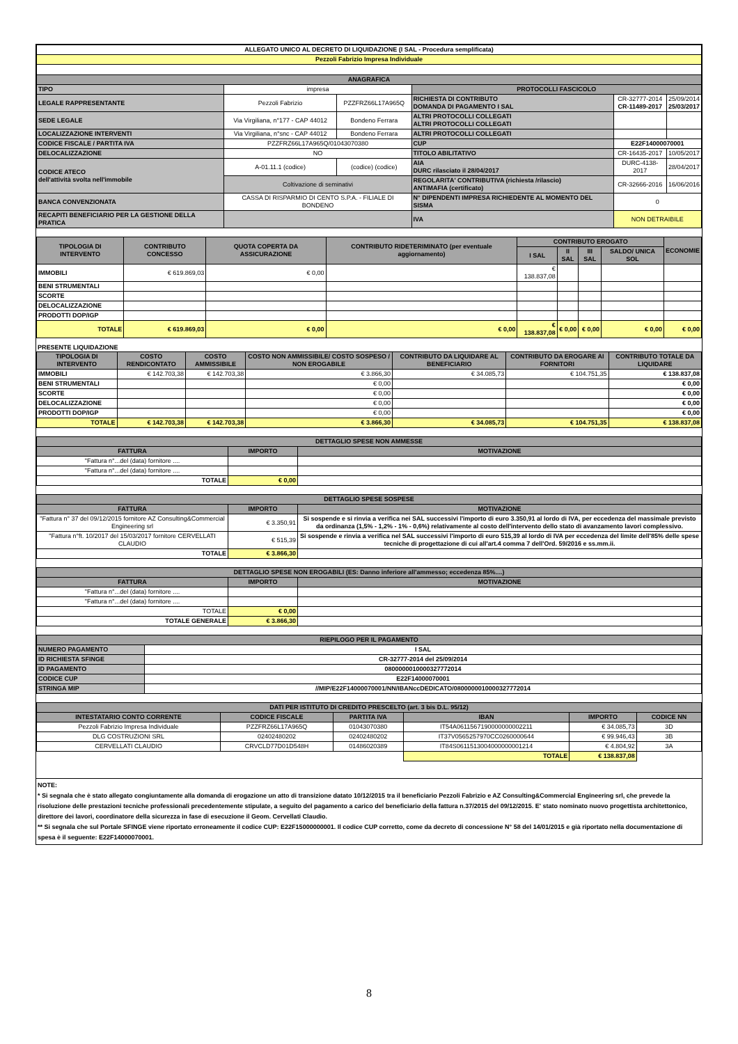| ALLEGATO UNICO AL DECRETO DI LIQUIDAZIONE (I SAL - Procedura semplificata) | | | | | |
| Pezzoli Fabrizio Impresa Individuale | | | | | |
| ANAGRAFICA | | | | | |
| TIPO | impresa | | PROTOCOLLI FASCICOLO | | |
| LEGALE RAPPRESENTANTE | Pezzoli Fabrizio | PZZFRZ66L17A965Q | RICHIESTA DI CONTRIBUTO DOMANDA DI PAGAMENTO I SAL | CR-32777-2014 CR-11489-2017 | 25/09/2014 25/03/2017 |
| SEDE LEGALE | Via Virgiliana, n°177 - CAP 44012 | Bondeno Ferrara | ALTRI PROTOCOLLI COLLEGATI ALTRI PROTOCOLLI COLLEGATI | | |
| LOCALIZZAZIONE INTERVENTI | Via Virgiliana, n°snc - CAP 44012 | Bondeno Ferrara | ALTRI PROTOCOLLI COLLEGATI | | |
| CODICE FISCALE / PARTITA IVA | PZZFRZ66L17A965Q/01043070380 | | CUP | E22F14000070001 | |
| DELOCALIZZAZIONE | NO | | TITOLO ABILITATIVO | CR-16435-2017 | 10/05/2017 |
| CODICE ATECO dell'attività svolta nell'immobile | A-01.11.1 (codice) | (codice) (codice) | AIA DURC rilasciato il 28/04/2017 | DURC-4138-2017 | 28/04/2017 |
| | Coltivazione di seminativi | | REGOLARITA' CONTRIBUTIVA (richiesta /rilascio) ANTIMAFIA (certificato) | CR-32666-2016 | 16/06/2016 |
| BANCA CONVENZIONATA | CASSA DI RISPARMIO DI CENTO S.P.A. - FILIALE DI BONDENO | | N° DIPENDENTI IMPRESA RICHIEDENTE AL MOMENTO DEL SISMA | 0 | |
| RECAPITI BENEFICIARIO PER LA GESTIONE DELLA PRATICA | | | IVA | NON DETRAIBILE | |
| TIPOLOGIA DI INTERVENTO | CONTRIBUTO CONCESSO | QUOTA COPERTA DA ASSICURAZIONE | CONTRIBUTO RIDETERIMINATO (per eventuale aggiornamento) | CONTRIBUTO EROGATO | | | | ECONOMIE |
| --- | --- | --- | --- | --- | --- | --- | --- | --- |
| | | | | I SAL | II SAL | III SAL | SALDO/ UNICA SOL | |
| IMMOBILI | € 619.869,03 | € 0,00 | | € 138.837,08 | | | | |
| BENI STRUMENTALI | | | | | | | | |
| SCORTE | | | | | | | | |
| DELOCALIZZAZIONE | | | | | | | | |
| PRODOTTI DOP/IGP | | | | | | | | |
| TOTALE | € 619.869,03 | € 0,00 | € 0,00 | € 138.837,08 | € 0,00 | € 0,00 | € 0,00 | € 0,00 |
PRESENTE LIQUIDAZIONE
| TIPOLOGIA DI INTERVENTO | COSTO RENDICONTATO | COSTO AMMISSIBILE | COSTO NON AMMISSIBILE/ COSTO SOSPESO / NON EROGABILE | CONTRIBUTO DA LIQUIDARE AL BENEFICIARIO | CONTRIBUTO DA EROGARE AI FORNITORI | CONTRIBUTO TOTALE DA LIQUIDARE |
| --- | --- | --- | --- | --- | --- | --- |
| IMMOBILI | € 142.703,38 | € 142.703,38 | € 3.866,30 | € 34.085,73 | € 104.751,35 | € 138.837,08 |
| BENI STRUMENTALI | | | € 0,00 | | | € 0,00 |
| SCORTE | | | € 0,00 | | | € 0,00 |
| DELOCALIZZAZIONE | | | € 0,00 | | | € 0,00 |
| PRODOTTI DOP/IGP | | | € 0,00 | | | € 0,00 |
| TOTALE | € 142.703,38 | € 142.703,38 | € 3.866,30 | € 34.085,73 | € 104.751,35 | € 138.837,08 |
| DETTAGLIO SPESE NON AMMESSE | | |
| --- | --- | --- |
| FATTURA | IMPORTO | MOTIVAZIONE |
| "Fattura n°...del (data) fornitore .... | | |
| "Fattura n°...del (data) fornitore .... | | |
| TOTALE | € 0,00 | |
| DETTAGLIO SPESE SOSPESE | | |
| --- | --- | --- |
| FATTURA | IMPORTO | MOTIVAZIONE |
| "Fattura n° 37 del 09/12/2015 fornitore AZ Consulting&Commercial Engineering srl | € 3.350,91 | Si sospende e si rinvia a verifica nei SAL successivi l'importo di euro 3.350,91 al lordo di IVA, per eccedenza del massimale previsto da ordinanza (1,5% - 1,2% - 1% - 0,6%) relativamente al costo dell'intervento dello stato di avanzamento lavori complessivo. |
| "Fattura n°ft. 10/2017 del 15/03/2017 fornitore CERVELLATI CLAUDIO | € 515,39 | Si sospende e rinvia a verifica nel SAL successivi l'importo di euro 515,39 al lordo di IVA per eccedenza del limite dell'85% delle spese tecniche di progettazione di cui all'art.4 comma 7 dell'Ord. 59/2016 e ss.mm.ii. |
| TOTALE | € 3.866,30 | |
| DETTAGLIO SPESE NON EROGABILI (ES: Danno inferiore all'ammesso; eccedenza 85%....) | | |
| --- | --- | --- |
| FATTURA | IMPORTO | MOTIVAZIONE |
| "Fattura n°...del (data) fornitore .... | | |
| "Fattura n°...del (data) fornitore .... | | |
| TOTALE | € 0,00 | |
| TOTALE GENERALE | € 3.866,30 | |
| RIEPILOGO PER IL PAGAMENTO | |
| --- | --- |
| NUMERO PAGAMENTO | I SAL |
| ID RICHIESTA SFINGE | CR-32777-2014 del 25/09/2014 |
| ID PAGAMENTO | 0800000010000327772014 |
| CODICE CUP | E22F14000070001 |
| STRINGA MIP | //MIP/E22F14000070001/NN/IBANccDEDICATO/0800000010000327772014 |
| DATI PER ISTITUTO DI CREDITO PRESCELTO (art. 3 bis D.L. 95/12) | | | | | |
| --- | --- | --- | --- | --- | --- |
| INTESTATARIO CONTO CORRENTE | CODICE FISCALE | PARTITA IVA | IBAN | IMPORTO | CODICE NN |
| Pezzoli Fabrizio Impresa Individuale | PZZFRZ66L17A965Q | 01043070380 | IT54A0611567190000000002211 | € 34.085,73 | 3D |
| DLG COSTRUZIONI SRL | 02402480202 | 02402480202 | IT37V0565257970CC0260000644 | € 99.946,43 | 3B |
| CERVELLATI CLAUDIO | CRVCLD77D01D548H | 01486020389 | IT84S0611513004000000001214 | € 4.804,92 | 3A |
| | | | TOTALE | € 138.837,08 | |
NOTE:
* Si segnala che è stato allegato congiuntamente alla domanda di erogazione un atto di transizione datato 10/12/2015 tra il beneficiario Pezzoli Fabrizio e AZ Consulting&Commercial Engineering srl, che prevede la risoluzione delle prestazioni tecniche professionali precedentemente stipulate, a seguito del pagamento a carico del beneficiario della fattura n.37/2015 del 09/12/2015. E' stato nominato nuovo progettista architettonico, direttore dei lavori, coordinatore della sicurezza in fase di esecuzione il Geom. Cervellati Claudio.
** Si segnala che sul Portale SFINGE viene riportato erroneamente il codice CUP: E22F15000000001. Il codice CUP corretto, come da decreto di concessione N° 58 del 14/01/2015 e già riportato nella documentazione di spesa è il seguente: E22F14000070001.
8